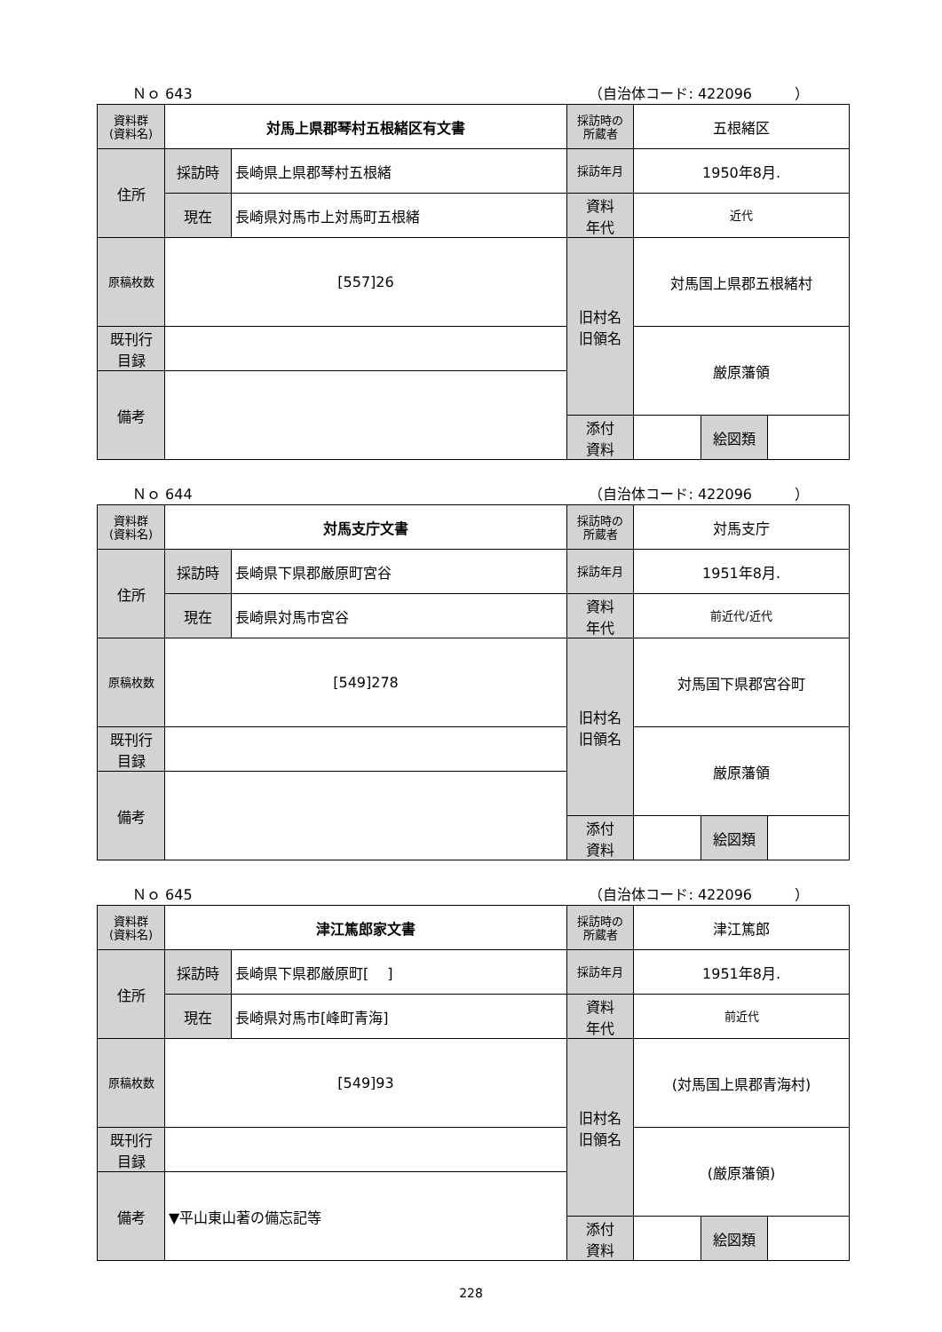Ｎｏ 643 （自治体コード: 422096　　　）
| 資料群 (資料名) | 対馬上県郡琴村五根緒区有文書 | | 採訪時の 所蔵者 | 五根緒区 | | |
| 住所 | 採訪時 | 長崎県上県郡琴村五根緒 | 採訪年月 | 1950年8月. | | |
| | 現在 | 長崎県対馬市上対馬町五根緒 | 資料 年代 | 近代 | | |
| 原稿枚数 | [557]26 | | 旧村名 旧領名 | 対馬国上県郡五根緒村 | | |
| 既刊行 目録 | | | | 厳原藩領 | | |
| 備考 | | | | | | |
| | | | 添付 資料 | | 絵図類 | |
Ｎｏ 644 （自治体コード: 422096　　　）
| 資料群 (資料名) | 対馬支庁文書 | | 採訪時の 所蔵者 | 対馬支庁 | | |
| 住所 | 採訪時 | 長崎県下県郡厳原町宮谷 | 採訪年月 | 1951年8月. | | |
| | 現在 | 長崎県対馬市宮谷 | 資料 年代 | 前近代/近代 | | |
| 原稿枚数 | [549]278 | | 旧村名 旧領名 | 対馬国下県郡宮谷町 | | |
| 既刊行 目録 | | | | 厳原藩領 | | |
| 備考 | | | | | | |
| | | | 添付 資料 | | 絵図類 | |
Ｎｏ 645 （自治体コード: 422096　　　）
| 資料群 (資料名) | 津江篤郎家文書 | | 採訪時の 所蔵者 | 津江篤郎 | | |
| 住所 | 採訪時 | 長崎県下県郡厳原町[ ] | 採訪年月 | 1951年8月. | | |
| | 現在 | 長崎県対馬市[峰町青海] | 資料 年代 | 前近代 | | |
| 原稿枚数 | [549]93 | | 旧村名 旧領名 | (対馬国上県郡青海村) | | |
| 既刊行 目録 | | | | (厳原藩領) | | |
| 備考 | ▼平山東山著の備忘記等 | | | | | |
| | | | 添付 資料 | | 絵図類 | |
228